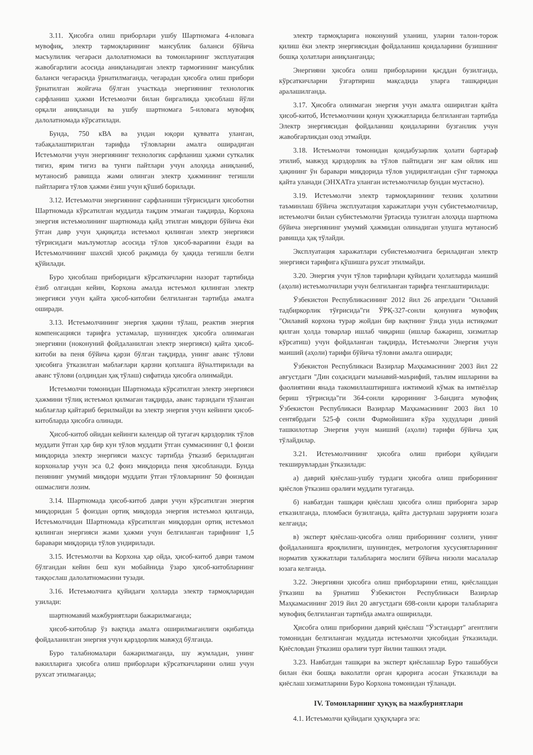3.11. Ҳисобга олиш приборлари ушбу Шартномага 4-иловага мувофиқ, электр тармоқларининг мансублик баланси бўйича масъулилик чегараси далолатномаси ва томонларнинг эксплуатация жавобгарлиги асосида аниқланадиган электр тармоғининг мансублик баланси чегарасида ўрнатилмаганда, чегарадан ҳисобга олиш прибори ўрнатилган жойгача бўлган участкада энергиянинг технологик сарфланиш ҳажми Истеъмолчи билан биргаликда ҳисоблаш йўли орқали аниқланади ва ушбу шартномага 5-иловага мувофиқ далолатномада кўрсатилади.
Бунда, 750 кВА ва ундан юқори қувватга уланган, табақалаштирилган тарифда тўловларни амалга оширадиган Истеъмолчи учун энергиянинг технологик сарфланиш ҳажми суткалик тигиз, ярим тигиз ва тунги пайтлари учун алоҳида аниқланиб, мутаносиб равишда жами олинган электр ҳажмининг тегишли пайтларига тўлов ҳажми ёзиш учун қўшиб борилади.
3.12. Истеъмолчи энергиянинг сарфланиши тўғрисидаги ҳисоботни Шартномада кўрсатилган муддатда тақдим этмаган тақдирда, Корхона энергия истеъмолининг шартномада қайд этилган миқдори бўйича ёки ўтган давр учун ҳақиқатда истеъмол қилинган электр энергияси тўғрисидаги маълумотлар асосида тўлов ҳисоб-варағини ёзади ва Истеъмолчининг шахсий ҳисоб рақамида бу ҳақида тегишли белги қўйилади.
Бурo ҳисоблаш приборидаги кўрсаткичларни назорат тартибида ёзиб олгандан кейин, Корхона амалда истеъмол қилинган электр энергияси учун қайта ҳисоб-китобни белгиланган тартибда амалга оширади.
3.13. Истеъмолчининг энергия ҳақини тўлаш, реактив энергия компенсацияси тарифга устамалар, шунингдек ҳисобга олинмаган энергияни (ноконуний фойдаланилган электр энергияси) қайта ҳисоб-китоби ва пеня бўйича қарзи бўлган тақдирда, унинг аванс тўлови ҳисобига ўтказилган маблағлари қарзни қоплашга йўналтирилади ва аванс тўлови (олдиндан ҳақ тўлаш) сифатида ҳисобга олинмайди.
Истеъмолчи томонидан Шартномада кўрсатилган электр энергияси ҳажмини тўлиқ истеъмол қилмаган тақдирда, аванс тарзидаги тўланган маблағлар қайтариб берилмайди ва электр энергия учун кейинги ҳисоб-китобларда ҳисобга олинади.
Ҳисоб-китоб ойидан кейинги календар ой тугагач қарздорлик тўлов муддати ўтган ҳар бир кун тўлов муддати ўтган суммасининг 0,1 фоизи миқдорида электр энергияси махсус тартибда ўтказиб бериладиган корхоналар учун эса 0,2 фоиз миқдорида пеня ҳисобланади. Бунда пенянинг умумий миқдори муддати ўтган тўловларнинг 50 фоизидан ошмаслиги лозим.
3.14. Шартномада ҳисоб-китоб даври учун кўрсатилган энергия миқдоридан 5 фоиздан ортиқ миқдорда энергия истеъмол қилганда, Истеъмолчидан Шартномада кўрсатилган миқдордан ортиқ истеъмол қилинган энергияси жами ҳажми учун белгиланган тарифнинг 1,5 баравари миқдорида тўлов ундирилади.
3.15. Истеъмолчи ва Корхона ҳар ойда, ҳисоб-китоб даври тамом бўлгандан кейин беш кун мобайнида ўзаро ҳисоб-китобларнинг таққослаш далолатномасини тузади.
3.16. Истеъмолчига қуйидаги ҳолларда электр тармоқларидан узилади:
шартномавий мажбуриятлари бажарилмаганда;
ҳисоб-китоблар ўз вақтида амалга оширилмаганлиги оқибатида фойдаланилган энергия учун қарздорлик мавжуд бўлганда.
Бурo талабномалари бажарилмаганда, шу жумладан, унинг вакилларига ҳисобга олиш приборлари кўрсаткичларини олиш учун рухсат этилмаганда;
электр тармоқларига ноконуний уланиш, уларни талон-торож қилиш ёки электр энергиясидан фойдаланиш қоидаларини бузишнинг бошқа ҳолатлари аниқланганда;
Энергияни ҳисобга олиш приборларини қасддан бузилганда, кўрсаткичларни ўзгартириш мақсадида уларга ташқаридан аралашилганда.
3.17. Ҳисобга олинмаган энергия учун амалга оширилган қайта ҳисоб-китоб, Истеъмолчини қонун ҳужжатларида белгиланган тартибда Электр энергиясидан фойдаланиш қоидаларини бузганлик учун жавобгарликдан озод этмайди.
3.18. Истеъмолчи томонидан қоидабузарлик ҳолати бартараф этилиб, мавжуд қарздорлик ва тўлов пайтидаги энг кам ойлик иш ҳақининг ўн баравари миқдорида тўлов ундирилгандан сўнг тармоққа қайта уланади (ЭНХАТга уланган истеъмолчилар бундан мустасно).
3.19. Истеъмолчи электр тармоқларининг техник ҳолатини таъминлаш бўйича эксплуатация харажатлари учун субистеъмолчилар, истеъмолчи билан субистеъмолчи ўртасида тузилган алоҳида шартнома бўйича энергиянинг умумий ҳажмидан олинадиган улушга мутаносиб равишда ҳақ тўлайди.
Эксплуатация харажатлари субистеъмолчига бериладиган электр энергияси тарифига қўшишга рухсат этилмайди.
3.20. Энергия учун тўлов тарифлари қуйидаги ҳолатларда маиший (аҳоли) истеъмолчилари учун белгиланган тарифга тенглаштирилади:
Ўзбекистон Республикасининг 2012 йил 26 апрелдаги "Оилавий тадбиркорлик тўғрисида"ги ЎРҚ-327-сонли қонунига мувофиқ "Оилавий корхона турар жойдан бир вақтнинг ўзида унда истиқомат қилган ҳолда товарлар ишлаб чиқариш (ишлар бажариш, хизматлар кўрсатиш) учун фойдаланган тақдирда, Истеъмолчи Энергия учун маиший (аҳоли) тарифи бўйича тўловни амалга оширади;
Ўзбекистон Республикаси Вазирлар Маҳкамасининг 2003 йил 22 августдаги "Дин соҳасидаги маънавий-маърифий, таълим ишларини ва фаолиятини янада такомиллаштиришга ижтимоий кўмак ва имтиёзлар бериш тўғрисида"ги 364-сонли қарорининг 3-бандига мувофиқ Ўзбекистон Республикаси Вазирлар Маҳкамасининг 2003 йил 10 сентябрдаги 525-ф сонли Фармойишига кўра худудлари диний ташкилотлар Энергия учун маиший (аҳоли) тарифи бўйича ҳақ тўлайдилар.
3.21. Истеъмолчининг ҳисобга олиш прибори қуйидаги текширувлардан ўтказилади:
а) даврий қиёслаш-ушбу турдаги ҳисобга олиш приборининг қиёслов ўтказиш оралиғи муддати тугаганда.
б) навбатдан ташқари қиёслаш ҳисобга олиш приборига зарар етказилганда, пломбаси бузилганда, қайта дастурлаш зарурияти юзага келганда;
в) эксперт қиёслаш-ҳисобга олиш приборининг созлиги, унинг фойдаланишга яроқлилиги, шунингдек, метрология хусусиятларининг норматив ҳужжатлари талабларига мослиги бўйича низоли масалалар юзага келганда.
3.22. Энергияни ҳисобга олиш приборларини етиш, қиёслашдан ўтказиш ва ўрнатиш Ўзбекистон Республикаси Вазирлар Маҳкамасининг 2019 йил 20 августдаги 698-сонли қарори талабларига мувофиқ белгиланган тартибда амалга оширилади.
Ҳисобга олиш приборини даврий қиёслаш "Ўзстандарт" агентлиги томонидан белгиланган муддатда истеъмолчи ҳисобидан ўтказилади. Қиёсловдан ўтказиш оралиғи турт йилни ташкил этади.
3.23. Навбатдан ташқари ва эксперт қиёслашлар Бурo ташаббуси билан ёки бошқа ваколатли орган қарорига асосан ўтказилади ва қиёслаш хизматларини Бурo Корхона томонидан тўланади.
IV. Томонларнинг ҳуқуқ ва мажбуриятлари
4.1. Истеъмолчи қуйидаги ҳуқуқларга эга: